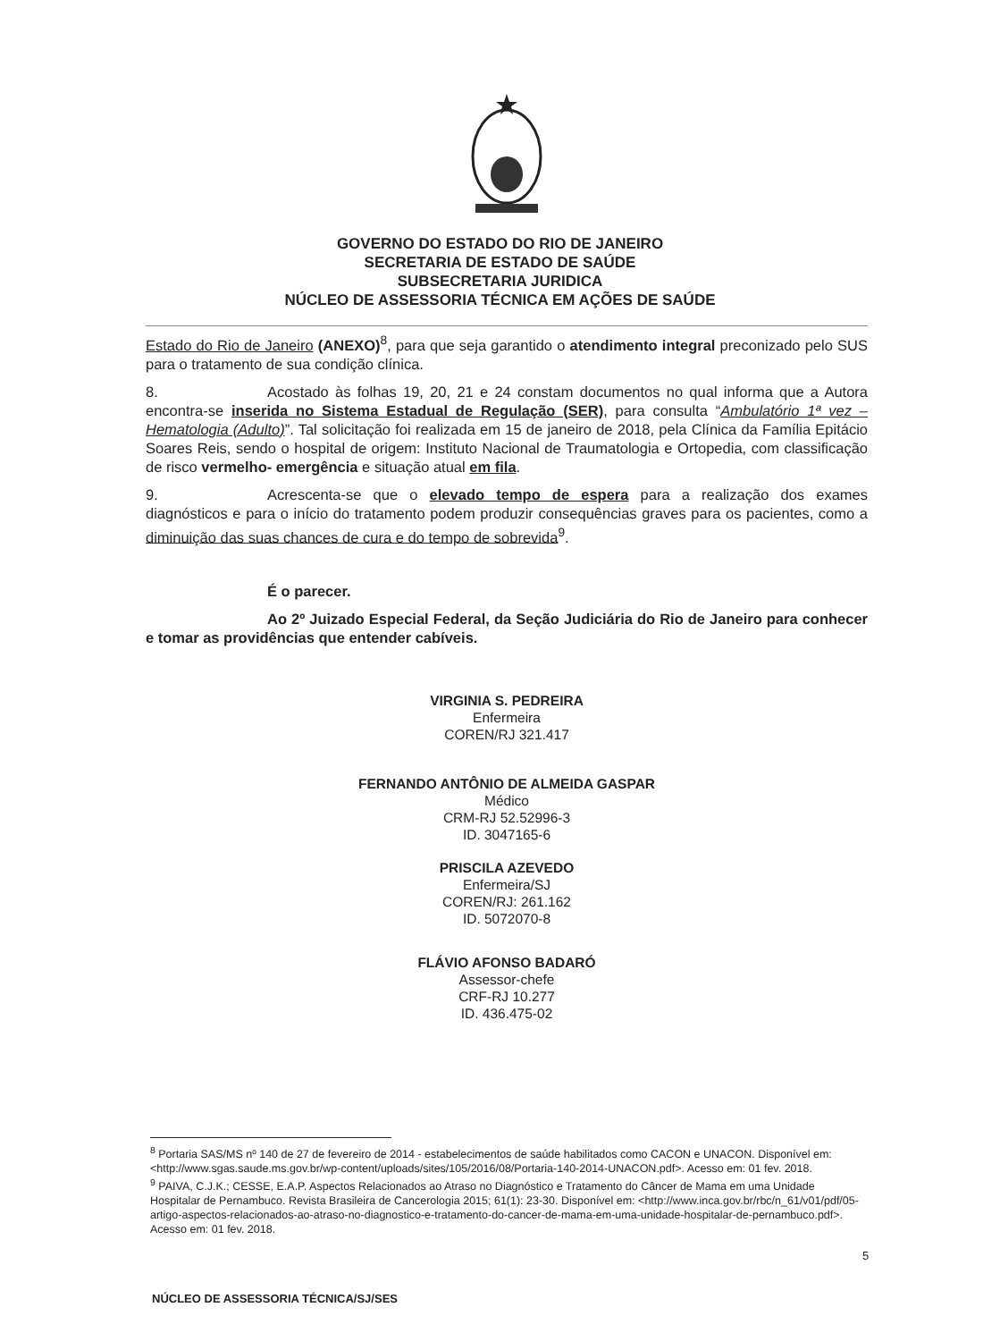GOVERNO DO ESTADO DO RIO DE JANEIRO
SECRETARIA DE ESTADO DE SAÚDE
SUBSECRETARIA JURIDICA
NÚCLEO DE ASSESSORIA TÉCNICA EM AÇÕES DE SAÚDE
Estado do Rio de Janeiro (ANEXO)<sup>8</sup>, para que seja garantido o atendimento integral preconizado pelo SUS para o tratamento de sua condição clínica.
8. Acostado às folhas 19, 20, 21 e 24 constam documentos no qual informa que a Autora encontra-se inserida no Sistema Estadual de Regulação (SER), para consulta “Ambulatório 1ª vez – Hematologia (Adulto)”. Tal solicitação foi realizada em 15 de janeiro de 2018, pela Clínica da Família Epitácio Soares Reis, sendo o hospital de origem: Instituto Nacional de Traumatologia e Ortopedia, com classificação de risco vermelho- emergência e situação atual em fila.
9. Acrescenta-se que o elevado tempo de espera para a realização dos exames diagnósticos e para o início do tratamento podem produzir consequências graves para os pacientes, como a diminuição das suas chances de cura e do tempo de sobrevida<sup>9</sup>.
É o parecer.
Ao 2º Juizado Especial Federal, da Seção Judiciária do Rio de Janeiro para conhecer e tomar as providências que entender cabíveis.
VIRGINIA S. PEDREIRA
Enfermeira
COREN/RJ 321.417
FERNANDO ANTÔNIO DE ALMEIDA GASPAR
Médico
CRM-RJ 52.52996-3
ID. 3047165-6
PRISCILA AZEVEDO
Enfermeira/SJ
COREN/RJ: 261.162
ID. 5072070-8
FLÁVIO AFONSO BADARÓ
Assessor-chefe
CRF-RJ 10.277
ID. 436.475-02
<sup>8</sup> Portaria SAS/MS nº 140 de 27 de fevereiro de 2014 - estabelecimentos de saúde habilitados como CACON e UNACON. Disponível em: <http://www.sgas.saude.ms.gov.br/wp-content/uploads/sites/105/2016/08/Portaria-140-2014-UNACON.pdf>. Acesso em: 01 fev. 2018.
<sup>9</sup> PAIVA, C.J.K.; CESSE, E.A.P. Aspectos Relacionados ao Atraso no Diagnóstico e Tratamento do Câncer de Mama em uma Unidade Hospitalar de Pernambuco. Revista Brasileira de Cancerologia 2015; 61(1): 23-30. Disponível em: <http://www.inca.gov.br/rbc/n_61/v01/pdf/05-artigo-aspectos-relacionados-ao-atraso-no-diagnostico-e-tratamento-do-cancer-de-mama-em-uma-unidade-hospitalar-de-pernambuco.pdf>. Acesso em: 01 fev. 2018.
5
NÚCLEO DE ASSESSORIA TÉCNICA/SJ/SES